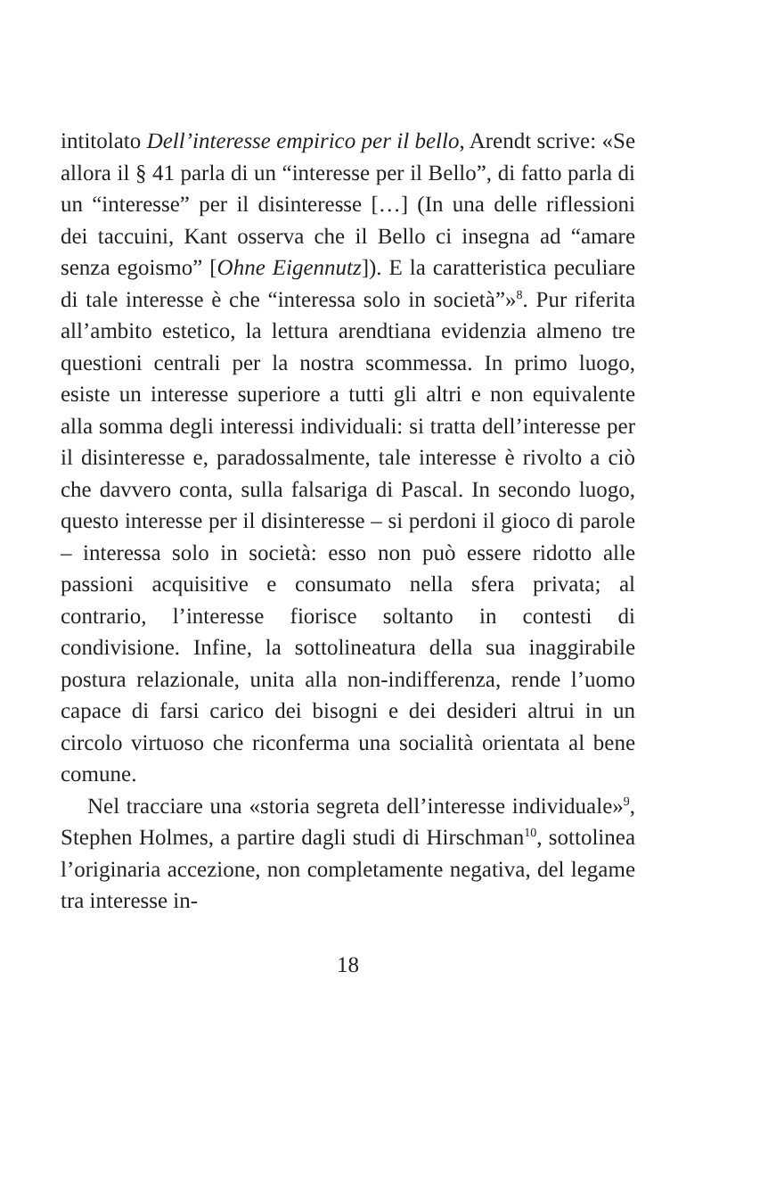intitolato Dell’interesse empirico per il bello, Arendt scrive: «Se allora il § 41 parla di un “interesse per il Bello”, di fatto parla di un “interesse” per il disinteresse […] (In una delle riflessioni dei taccuini, Kant osserva che il Bello ci insegna ad “amare senza egoismo” [Ohne Eigennutz]). E la caratteristica peculiare di tale interesse è che “interessa solo in società”»<sup>8</sup>. Pur riferita all’ambito estetico, la lettura arendtiana evidenzia almeno tre questioni centrali per la nostra scommessa. In primo luogo, esiste un interesse superiore a tutti gli altri e non equivalente alla somma degli interessi individuali: si tratta dell’interesse per il disinteresse e, paradossalmente, tale interesse è rivolto a ciò che davvero conta, sulla falsariga di Pascal. In secondo luogo, questo interesse per il disinteresse – si perdoni il gioco di parole – interessa solo in società: esso non può essere ridotto alle passioni acquisitive e consumato nella sfera privata; al contrario, l’interesse fiorisce soltanto in contesti di condivisione. Infine, la sottolineatura della sua inaggirabile postura relazionale, unita alla non-indifferenza, rende l’uomo capace di farsi carico dei bisogni e dei desideri altrui in un circolo virtuoso che riconferma una socialità orientata al bene comune.
Nel tracciare una «storia segreta dell’interesse individuale»<sup>9</sup>, Stephen Holmes, a partire dagli studi di Hirschman<sup>10</sup>, sottolinea l’originaria accezione, non completamente negativa, del legame tra interesse in-
18